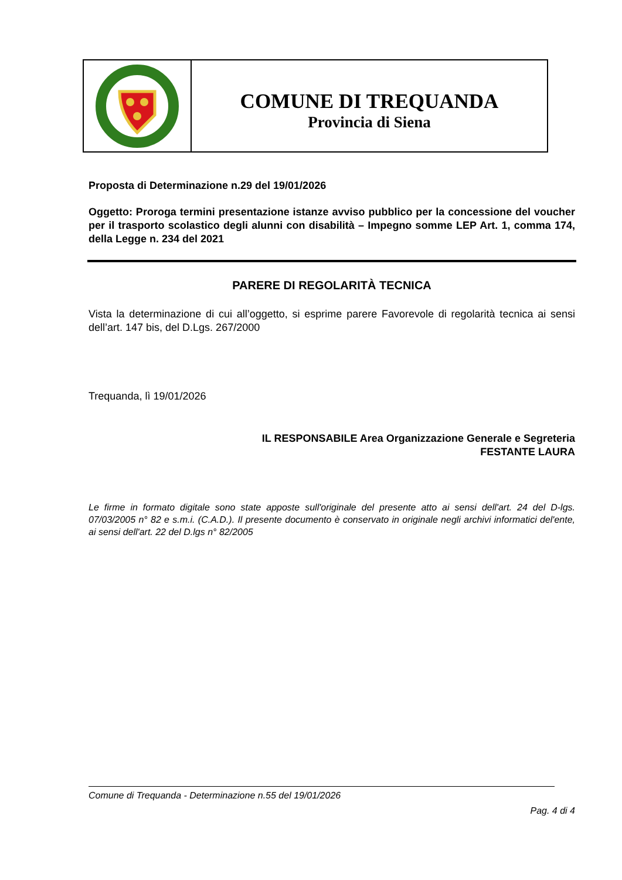COMUNE DI TREQUANDA
Provincia di Siena
Proposta di Determinazione n.29 del 19/01/2026
Oggetto: Proroga termini presentazione istanze avviso pubblico per la concessione del voucher per il trasporto scolastico degli alunni con disabilità – Impegno somme LEP Art. 1, comma 174, della Legge n. 234 del 2021
PARERE DI REGOLARITÀ TECNICA
Vista la determinazione di cui all’oggetto, si esprime parere Favorevole di regolarità tecnica ai sensi dell’art. 147 bis, del D.Lgs. 267/2000
Trequanda, lì 19/01/2026
IL RESPONSABILE Area Organizzazione Generale e Segreteria
FESTANTE LAURA
Le firme in formato digitale sono state apposte sull'originale del presente atto ai sensi dell'art. 24 del D-lgs. 07/03/2005 n° 82 e s.m.i. (C.A.D.). Il presente documento è conservato in originale negli archivi informatici del'ente, ai sensi dell'art. 22 del D.lgs n° 82/2005
Comune di Trequanda - Determinazione n.55 del 19/01/2026
Pag. 4 di 4